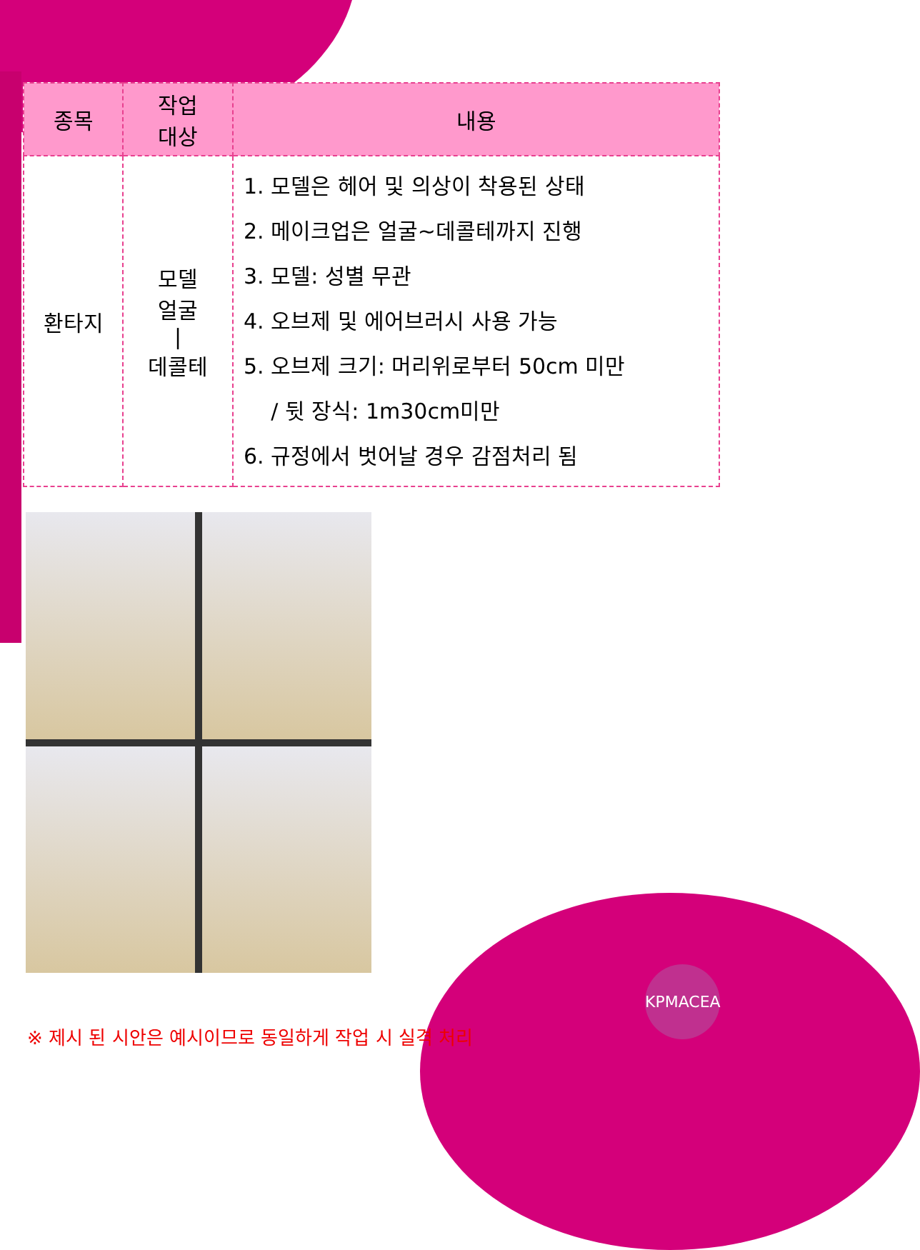| 종목 | 작업 대상 | 내용 |
| --- | --- | --- |
| 환타지 | 모델 얼굴 / 데콜테 | 1. 모델은 헤어 및 의상이 착용된 상태 2. 메이크업은 얼굴~데콜테까지 진행 3. 모델: 성별 무관 4. 오브제 및 에어브러시 사용 가능 5. 오브제 크기: 머리위로부터 50cm 미만 / 뒷 장식: 1m30cm미만 6. 규정에서 벗어날 경우 감점처리 됨 |
※ 제시 된 시안은 예시이므로 동일하게 작업 시 실격 처리
KPMACEA